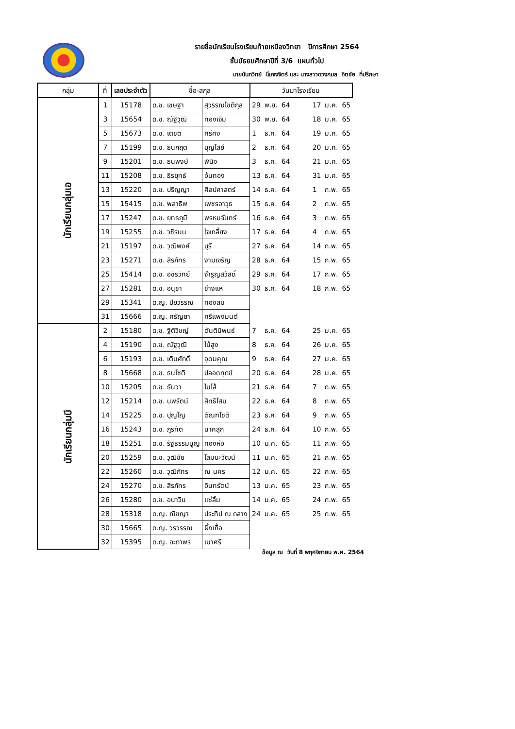รายชื่อนักเรียนโรงเรียนท้ายเหมืองวิทยา ปีการศึกษา 2564
ชั้นมัธยมศึกษาปีที่ 3/6 แผนทั่วไป
นายนันทวิทย์ นิ่มจงจิตร์ และ นางสาวดวงกมล จิตชัย ที่ปรึกษา
| กลุ่ม | ที่ | เลขประจำตัว | ชื่อ-สกุล | | วันมาโรงเรียน | | | | | | |
| --- | --- | --- | --- | --- | --- | --- | --- | --- | --- | --- | --- |
| นักเรียนกลุ่มเอ | 1 | 15178 | ด.ช. เชษฐา | สุวรรณโชติกุล | 29 | พ.ย. | 64 | | 17 | ม.ค. | 65 |
| | 3 | 15654 | ด.ช. ณัฐวุฒิ | ทองเจิม | 30 | พ.ย. | 64 | | 18 | ม.ค. | 65 |
| | 5 | 15673 | ด.ช. เตชิต | ศรีคง | 1 | ธ.ค. | 64 | | 19 | ม.ค. | 65 |
| | 7 | 15199 | ด.ช. ธนกฤต | บุญไสย์ | 2 | ธ.ค. | 64 | | 20 | ม.ค. | 65 |
| | 9 | 15201 | ด.ช. ธนพงษ์ | พินิจ | 3 | ธ.ค. | 64 | | 21 | ม.ค. | 65 |
| | 11 | 15208 | ด.ช. ธีรยุทธ์ | อ้นทอง | 13 | ธ.ค. | 64 | | 31 | ม.ค. | 65 |
| | 13 | 15220 | ด.ช. ปริญญา | ศิลปศาสตร์ | 14 | ธ.ค. | 64 | | 1 | ก.พ. | 65 |
| | 15 | 15415 | ด.ช. พลาธิพ | เพชรอาวุธ | 15 | ธ.ค. | 64 | | 2 | ก.พ. | 65 |
| | 17 | 15247 | ด.ช. ยุทธภูมิ | พรหมจันทร์ | 16 | ธ.ค. | 64 | | 3 | ก.พ. | 65 |
| | 19 | 15255 | ด.ช. วชิรนน | ใจเกลี้ยง | 17 | ธ.ค. | 64 | | 4 | ก.พ. | 65 |
| | 21 | 15197 | ด.ช. วุฒิพงศ์ | บุรี | 27 | ธ.ค. | 64 | | 14 | ก.พ. | 65 |
| | 23 | 15271 | ด.ช. สิรภัทร | งามเจริญ | 28 | ธ.ค. | 64 | | 15 | ก.พ. | 65 |
| | 25 | 15414 | ด.ช. อชิรวิทย์ | จำรูญสวัสดิ์ | 29 | ธ.ค. | 64 | | 17 | ก.พ. | 65 |
| | 27 | 15281 | ด.ช. อนุชา | ช่างแห | 30 | ธ.ค. | 64 | | 18 | ก.พ. | 65 |
| | 29 | 15341 | ด.ญ. ปิยวรรณ | ทองสม | | | | | | | |
| | 31 | 15666 | ด.ญ. ศรัญยา | ศรีแพงมนต์ | | | | | | | |
| นักเรียนกลุ่มบี | 2 | 15180 | ด.ช. ฐิติวิชญ์ | ตันตินิพนธ์ | 7 | ธ.ค. | 64 | | 25 | ม.ค. | 65 |
| | 4 | 15190 | ด.ช. ณัฐวุฒิ | ไม้สูง | 8 | ธ.ค. | 64 | | 26 | ม.ค. | 65 |
| | 6 | 15193 | ด.ช. เติมศักดิ์ | อุดมคุณ | 9 | ธ.ค. | 64 | | 27 | ม.ค. | 65 |
| | 8 | 15668 | ด.ช. ธนโชติ | ปลอดทุกข์ | 20 | ธ.ค. | 64 | | 28 | ม.ค. | 65 |
| | 10 | 15205 | ด.ช. ธันวา | ไมโส้ | 21 | ธ.ค. | 64 | | 7 | ก.พ. | 65 |
| | 12 | 15214 | ด.ช. นพรัตน์ | สิทธิโสม | 22 | ธ.ค. | 64 | | 8 | ก.พ. | 65 |
| | 14 | 15225 | ด.ช. ปุญโญ | ตัณฑโชติ | 23 | ธ.ค. | 64 | | 9 | ก.พ. | 65 |
| | 16 | 15243 | ด.ช. ภูริทัต | นาคสุก | 24 | ธ.ค. | 64 | | 10 | ก.พ. | 65 |
| | 18 | 15251 | ด.ช. รัฐธรรมนูญ | ทองห่อ | 10 | ม.ค. | 65 | | 11 | ก.พ. | 65 |
| | 20 | 15259 | ด.ช. วุฒิชัย | โสมนะวัฒน์ | 11 | ม.ค. | 65 | | 21 | ก.พ. | 65 |
| | 22 | 15260 | ด.ช. วุฒิภัทร | ณ นคร | 12 | ม.ค. | 65 | | 22 | ก.พ. | 65 |
| | 24 | 15270 | ด.ช. สิรภัทร | อินทรัตน์ | 13 | ม.ค. | 65 | | 23 | ก.พ. | 65 |
| | 26 | 15280 | ด.ช. อนาวิน | แซ่ลิ้ม | 14 | ม.ค. | 65 | | 24 | ก.พ. | 65 |
| | 28 | 15318 | ด.ญ. ณิชญา | ประทีป ณ ถลาง | 24 | ม.ค. | 65 | | 25 | ก.พ. | 65 |
| | 30 | 15665 | ด.ญ. วรวรรณ | ผึ้งเกื้อ | | | | | | | |
| | 32 | 15395 | ด.ญ. อะภาพร | เมาศรี | | | | | | | |
ข้อมูล ณ วันที่ 8 พฤศจิกายน พ.ศ. 2564